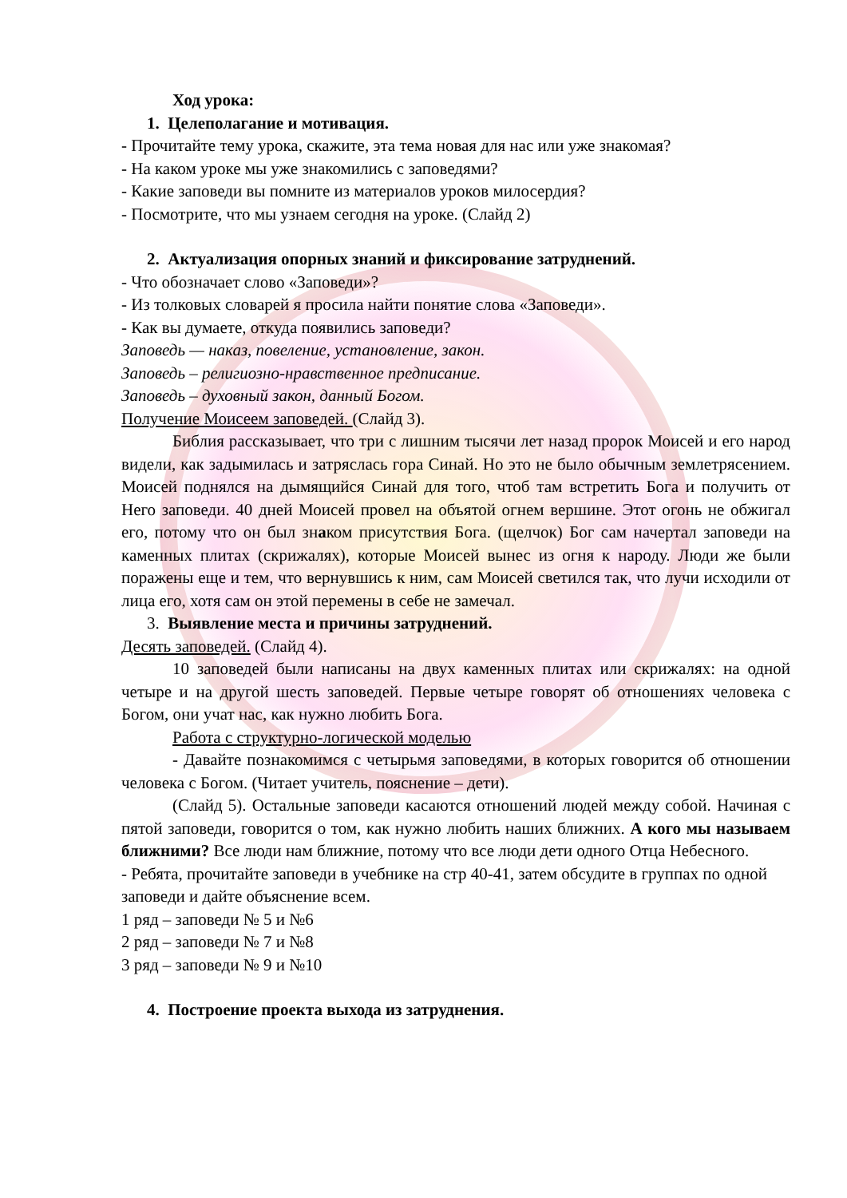Ход урока:
1. Целеполагание и мотивация.
- Прочитайте тему урока, скажите, эта тема новая для нас или уже знакомая?
- На каком уроке мы уже знакомились с заповедями?
- Какие заповеди вы помните из материалов уроков милосердия?
- Посмотрите, что мы узнаем сегодня на уроке. (Слайд 2)
2. Актуализация опорных знаний и фиксирование затруднений.
- Что обозначает слово «Заповеди»?
- Из толковых словарей я просила найти понятие слова «Заповеди».
- Как вы думаете, откуда появились заповеди?
Заповедь — наказ, повеление, установление, закон.
Заповедь – религиозно-нравственное предписание.
Заповедь – духовный закон, данный Богом.
Получение Моисеем заповедей. (Слайд 3).
Библия рассказывает, что три с лишним тысячи лет назад пророк Моисей и его народ видели, как задымилась и затряслась гора Синай. Но это не было обычным землетрясением. Моисей поднялся на дымящийся Синай для того, чтоб там встретить Бога и получить от Него заповеди. 40 дней Моисей провел на объятой огнем вершине. Этот огонь не обжигал его, потому что он был знаком присутствия Бога. (щелчок) Бог сам начертал заповеди на каменных плитах (скрижалях), которые Моисей вынес из огня к народу. Люди же были поражены еще и тем, что вернувшись к ним, сам Моисей светился так, что лучи исходили от лица его, хотя сам он этой перемены в себе не замечал.
3. Выявление места и причины затруднений.
Десять заповедей. (Слайд 4).
10 заповедей были написаны на двух каменных плитах или скрижалях: на одной четыре и на другой шесть заповедей. Первые четыре говорят об отношениях человека с Богом, они учат нас, как нужно любить Бога.
Работа с структурно-логической моделью
- Давайте познакомимся с четырьмя заповедями, в которых говорится об отношении человека с Богом. (Читает учитель, пояснение – дети).
(Слайд 5). Остальные заповеди касаются отношений людей между собой. Начиная с пятой заповеди, говорится о том, как нужно любить наших ближних. А кого мы называем ближними? Все люди нам ближние, потому что все люди дети одного Отца Небесного.
- Ребята, прочитайте заповеди в учебнике на стр 40-41, затем обсудите в группах по одной заповеди и дайте объяснение всем.
1 ряд – заповеди № 5 и №6
2 ряд – заповеди № 7 и №8
3 ряд – заповеди № 9 и №10
4. Построение проекта выхода из затруднения.